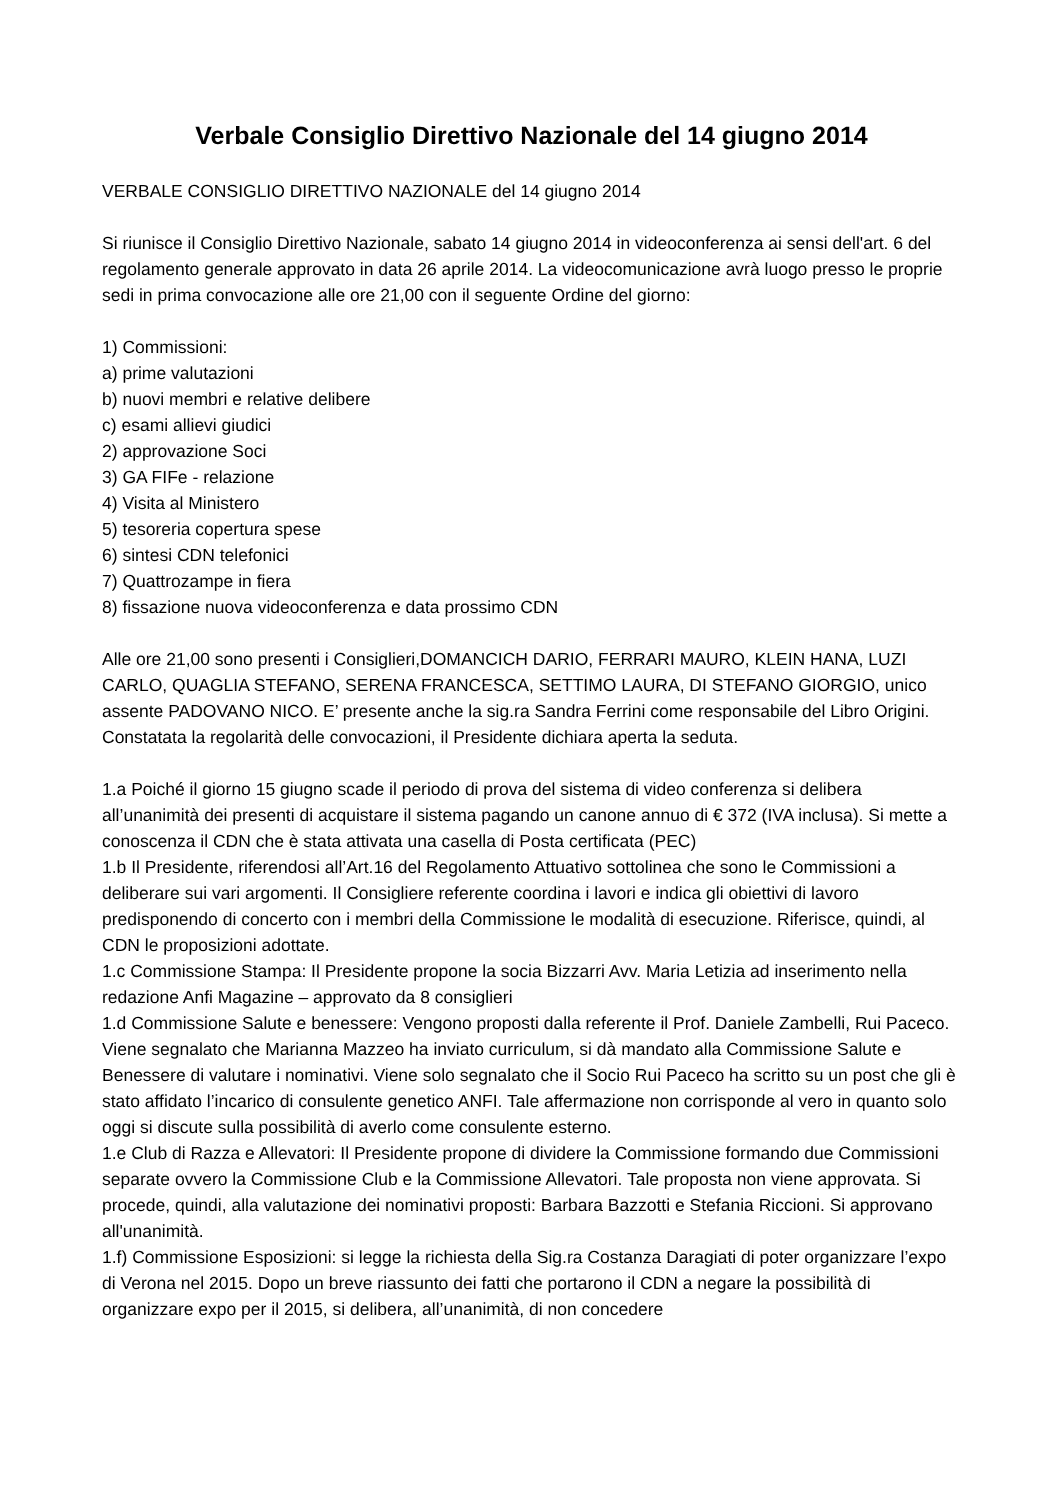Verbale Consiglio Direttivo Nazionale del 14 giugno 2014
VERBALE CONSIGLIO DIRETTIVO NAZIONALE del 14 giugno 2014
Si riunisce il Consiglio Direttivo Nazionale, sabato 14 giugno 2014 in videoconferenza ai sensi dell'art. 6 del regolamento generale approvato in data 26 aprile 2014. La videocomunicazione avrà luogo presso le proprie sedi in prima convocazione alle ore 21,00 con il seguente Ordine del giorno:
1) Commissioni:
a) prime valutazioni
b) nuovi membri e relative delibere
c) esami allievi giudici
2) approvazione Soci
3) GA FIFe - relazione
4) Visita al Ministero
5) tesoreria copertura spese
6) sintesi CDN telefonici
7) Quattrozampe in fiera
8) fissazione nuova videoconferenza e data prossimo CDN
Alle ore 21,00 sono presenti i Consiglieri,DOMANCICH DARIO, FERRARI MAURO, KLEIN HANA, LUZI CARLO, QUAGLIA STEFANO, SERENA FRANCESCA, SETTIMO LAURA, DI STEFANO GIORGIO, unico assente PADOVANO NICO. E’ presente anche la sig.ra Sandra Ferrini come responsabile del Libro Origini. Constatata la regolarità delle convocazioni, il Presidente dichiara aperta la seduta.
1.a Poiché il giorno 15 giugno scade il periodo di prova del sistema di video conferenza si delibera all’unanimità dei presenti di acquistare il sistema pagando un canone annuo di € 372 (IVA inclusa). Si mette a conoscenza il CDN che è stata attivata una casella di Posta certificata (PEC)
1.b Il Presidente, riferendosi all’Art.16 del Regolamento Attuativo sottolinea che sono le Commissioni a deliberare sui vari argomenti. Il Consigliere referente coordina i lavori e indica gli obiettivi di lavoro predisponendo di concerto con i membri della Commissione le modalità di esecuzione. Riferisce, quindi, al CDN le proposizioni adottate.
1.c Commissione Stampa: Il Presidente propone la socia Bizzarri Avv. Maria Letizia ad inserimento nella redazione Anfi Magazine – approvato da 8 consiglieri
1.d Commissione Salute e benessere: Vengono proposti dalla referente il Prof. Daniele Zambelli, Rui Paceco. Viene segnalato che Marianna Mazzeo ha inviato curriculum, si dà mandato alla Commissione Salute e Benessere di valutare i nominativi. Viene solo segnalato che il Socio Rui Paceco ha scritto su un post che gli è stato affidato l’incarico di consulente genetico ANFI. Tale affermazione non corrisponde al vero in quanto solo oggi si discute sulla possibilità di averlo come consulente esterno.
1.e Club di Razza e Allevatori: Il Presidente propone di dividere la Commissione formando due Commissioni separate ovvero la Commissione Club e la Commissione Allevatori. Tale proposta non viene approvata. Si procede, quindi, alla valutazione dei nominativi proposti: Barbara Bazzotti e Stefania Riccioni. Si approvano all'unanimità.
1.f) Commissione Esposizioni: si legge la richiesta della Sig.ra Costanza Daragiati di poter organizzare l’expo di Verona nel 2015. Dopo un breve riassunto dei fatti che portarono il CDN a negare la possibilità di organizzare expo per il 2015, si delibera, all’unanimità, di non concedere